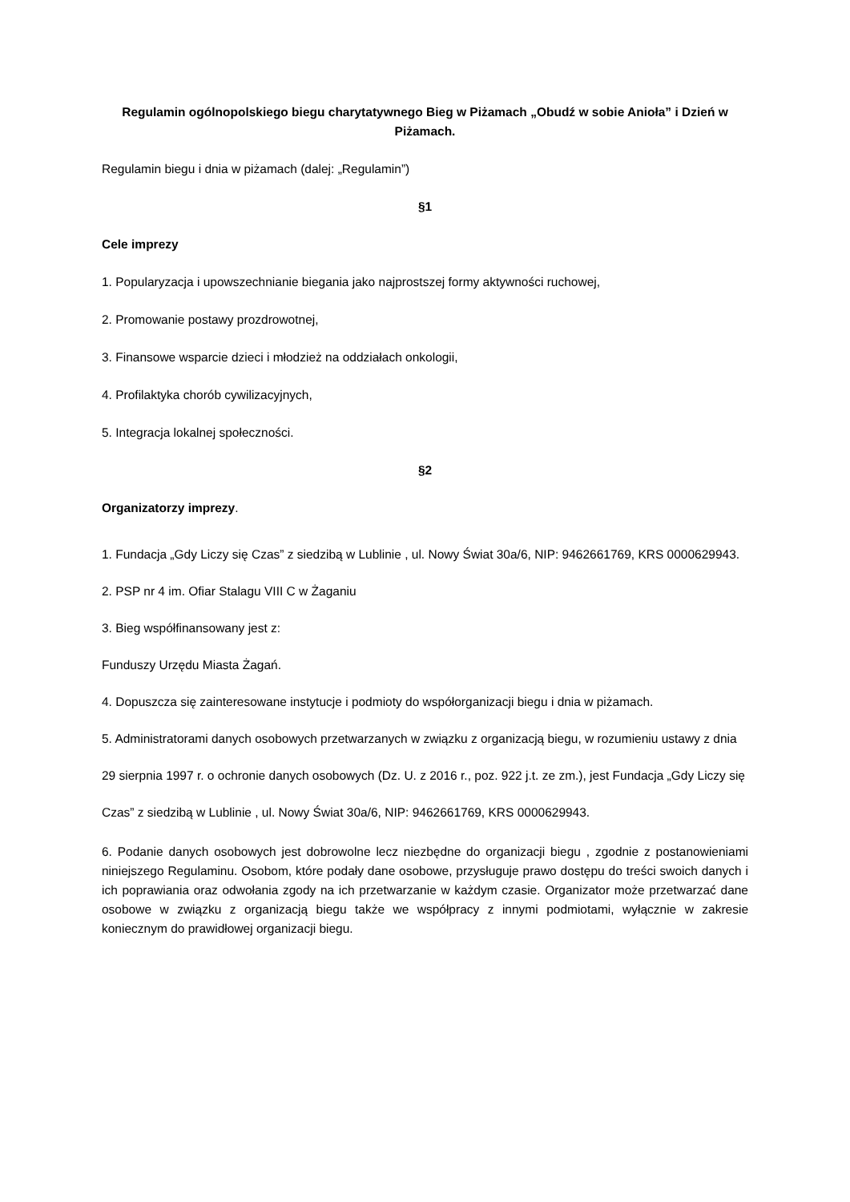Regulamin ogólnopolskiego biegu charytatywnego Bieg w Piżamach „Obudź w sobie Anioła” i Dzień w Piżamach.
Regulamin biegu i dnia w piżamach (dalej: „Regulamin”)
§1
Cele imprezy
1. Popularyzacja i upowszechnianie biegania jako najprostszej formy aktywności ruchowej,
2. Promowanie postawy prozdrowotnej,
3. Finansowe wsparcie dzieci i młodzież na oddziałach onkologii,
4. Profilaktyka chorób cywilizacyjnych,
5. Integracja lokalnej społeczności.
§2
Organizatorzy imprezy.
1. Fundacja „Gdy Liczy się Czas” z siedzibą w Lublinie , ul. Nowy Świat 30a/6, NIP: 9462661769, KRS 0000629943.
2. PSP nr 4 im. Ofiar Stalagu VIII C w Żaganiu
3. Bieg współfinansowany jest z:
Funduszy Urzędu Miasta Żagań.
4. Dopuszcza się zainteresowane instytucje i podmioty do współorganizacji biegu i dnia w piżamach.
5. Administratorami danych osobowych przetwarzanych w związku z organizacją biegu, w rozumieniu ustawy z dnia 29 sierpnia 1997 r. o ochronie danych osobowych (Dz. U. z 2016 r., poz. 922 j.t. ze zm.), jest Fundacja „Gdy Liczy się Czas” z siedzibą w Lublinie , ul. Nowy Świat 30a/6, NIP: 9462661769, KRS 0000629943.
6. Podanie danych osobowych jest dobrowolne lecz niezbędne do organizacji biegu , zgodnie z postanowieniami niniejszego Regulaminu. Osobom, które podały dane osobowe, przysługuje prawo dostępu do treści swoich danych i ich poprawiania oraz odwołania zgody na ich przetwarzanie w każdym czasie. Organizator może przetwarzać dane osobowe w związku z organizacją biegu także we współpracy z innymi podmiotami, wyłącznie w zakresie koniecznym do prawidłowej organizacji biegu.